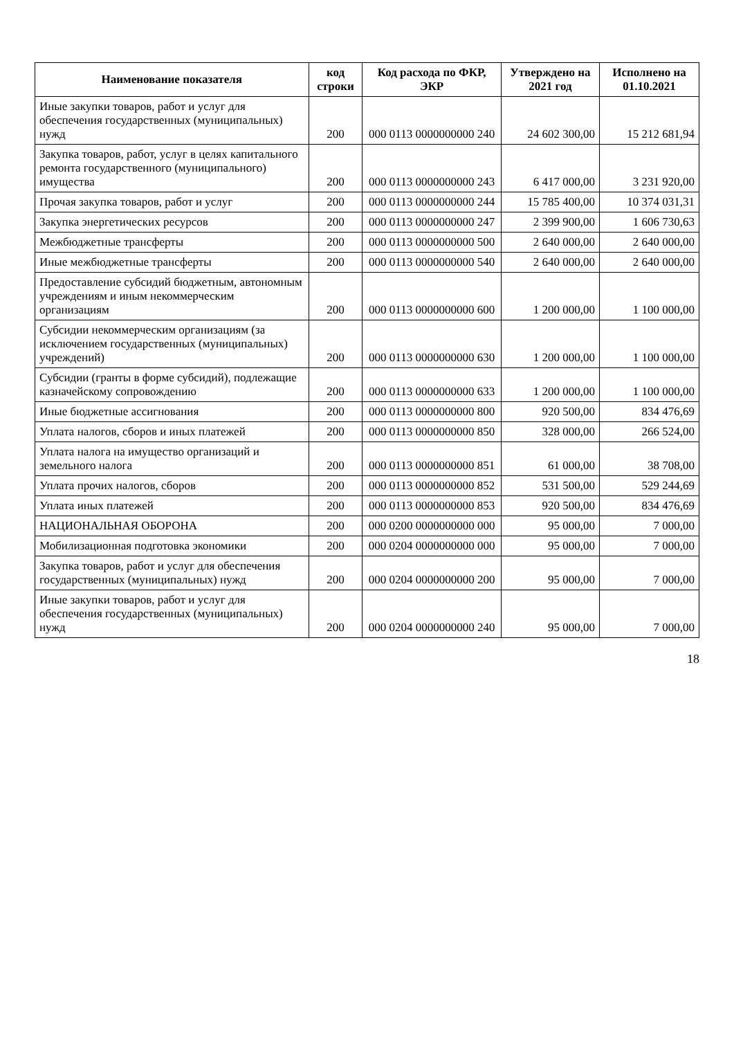| Наименование показателя | код строки | Код расхода по ФКР, ЭКР | Утверждено на 2021 год | Исполнено на 01.10.2021 |
| --- | --- | --- | --- | --- |
| Иные закупки товаров, работ и услуг для обеспечения государственных (муниципальных) нужд | 200 | 000 0113 0000000000 240 | 24 602 300,00 | 15 212 681,94 |
| Закупка товаров, работ, услуг в целях капитального ремонта государственного (муниципального) имущества | 200 | 000 0113 0000000000 243 | 6 417 000,00 | 3 231 920,00 |
| Прочая закупка товаров, работ и услуг | 200 | 000 0113 0000000000 244 | 15 785 400,00 | 10 374 031,31 |
| Закупка энергетических ресурсов | 200 | 000 0113 0000000000 247 | 2 399 900,00 | 1 606 730,63 |
| Межбюджетные трансферты | 200 | 000 0113 0000000000 500 | 2 640 000,00 | 2 640 000,00 |
| Иные межбюджетные трансферты | 200 | 000 0113 0000000000 540 | 2 640 000,00 | 2 640 000,00 |
| Предоставление субсидий бюджетным, автономным учреждениям и иным некоммерческим организациям | 200 | 000 0113 0000000000 600 | 1 200 000,00 | 1 100 000,00 |
| Субсидии некоммерческим организациям (за исключением государственных (муниципальных) учреждений) | 200 | 000 0113 0000000000 630 | 1 200 000,00 | 1 100 000,00 |
| Субсидии (гранты в форме субсидий), подлежащие казначейскому сопровождению | 200 | 000 0113 0000000000 633 | 1 200 000,00 | 1 100 000,00 |
| Иные бюджетные ассигнования | 200 | 000 0113 0000000000 800 | 920 500,00 | 834 476,69 |
| Уплата налогов, сборов и иных платежей | 200 | 000 0113 0000000000 850 | 328 000,00 | 266 524,00 |
| Уплата налога на имущество организаций и земельного налога | 200 | 000 0113 0000000000 851 | 61 000,00 | 38 708,00 |
| Уплата прочих налогов, сборов | 200 | 000 0113 0000000000 852 | 531 500,00 | 529 244,69 |
| Уплата иных платежей | 200 | 000 0113 0000000000 853 | 920 500,00 | 834 476,69 |
| НАЦИОНАЛЬНАЯ ОБОРОНА | 200 | 000 0200 0000000000 000 | 95 000,00 | 7 000,00 |
| Мобилизационная подготовка экономики | 200 | 000 0204 0000000000 000 | 95 000,00 | 7 000,00 |
| Закупка товаров, работ и услуг для обеспечения государственных (муниципальных) нужд | 200 | 000 0204 0000000000 200 | 95 000,00 | 7 000,00 |
| Иные закупки товаров, работ и услуг для обеспечения государственных (муниципальных) нужд | 200 | 000 0204 0000000000 240 | 95 000,00 | 7 000,00 |
18